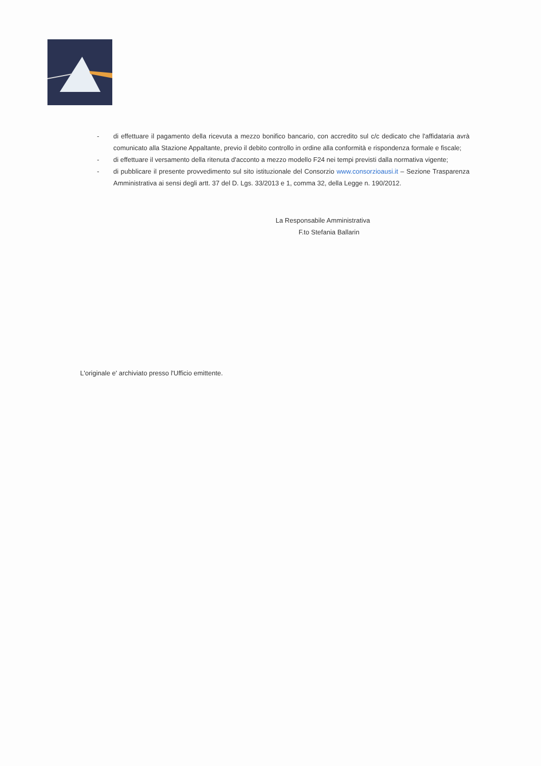- di effettuare il pagamento della ricevuta a mezzo bonifico bancario, con accredito sul c/c dedicato che l'affidataria avrà comunicato alla Stazione Appaltante, previo il debito controllo in ordine alla conformità e rispondenza formale e fiscale;
- di effettuare il versamento della ritenuta d'acconto a mezzo modello F24 nei tempi previsti dalla normativa vigente;
- di pubblicare il presente provvedimento sul sito istituzionale del Consorzio www.consorzioausi.it – Sezione Trasparenza Amministrativa ai sensi degli artt. 37 del D. Lgs. 33/2013 e 1, comma 32, della Legge n. 190/2012.
La Responsabile Amministrativa
F.to Stefania Ballarin
L'originale e' archiviato presso l'Ufficio emittente.